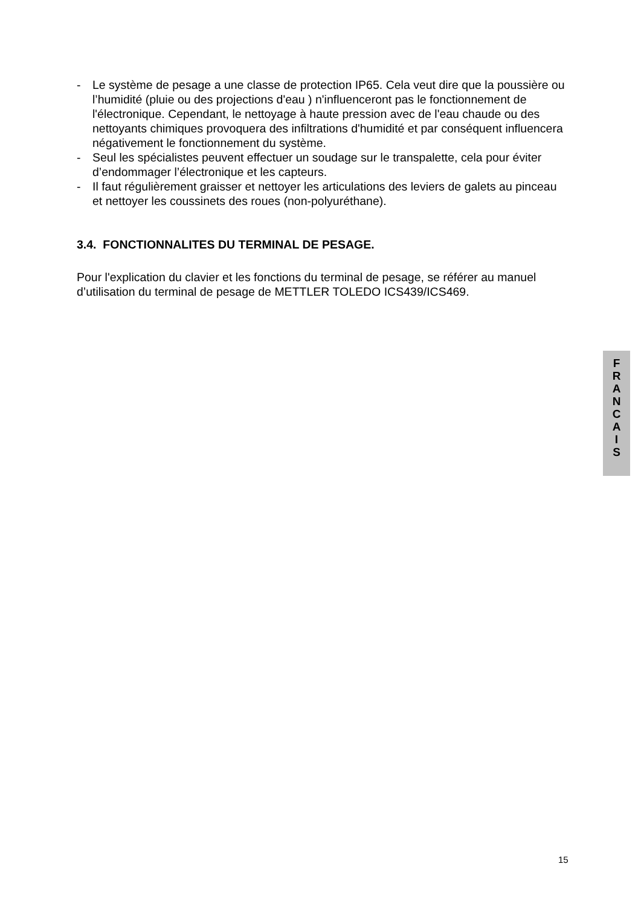- Le système de pesage a une classe de protection IP65. Cela veut dire que la poussière ou l’humidité (pluie ou des projections d'eau ) n'influenceront pas le fonctionnement de l'électronique. Cependant, le nettoyage à haute pression avec de l'eau chaude ou des nettoyants chimiques provoquera des infiltrations d'humidité et par conséquent influencera négativement le fonctionnement du système.
- Seul les spécialistes peuvent effectuer un soudage sur le transpalette, cela pour éviter d’endommager l’électronique et les capteurs.
- Il faut régulièrement graisser et nettoyer les articulations des leviers de galets au pinceau et nettoyer les coussinets des roues (non-polyuréthane).
3.4. FONCTIONNALITES DU TERMINAL DE PESAGE.
Pour l'explication du clavier et les fonctions du terminal de pesage, se référer au manuel d’utilisation du terminal de pesage de METTLER TOLEDO ICS439/ICS469.
F
R
A
N
C
A
I
S
15